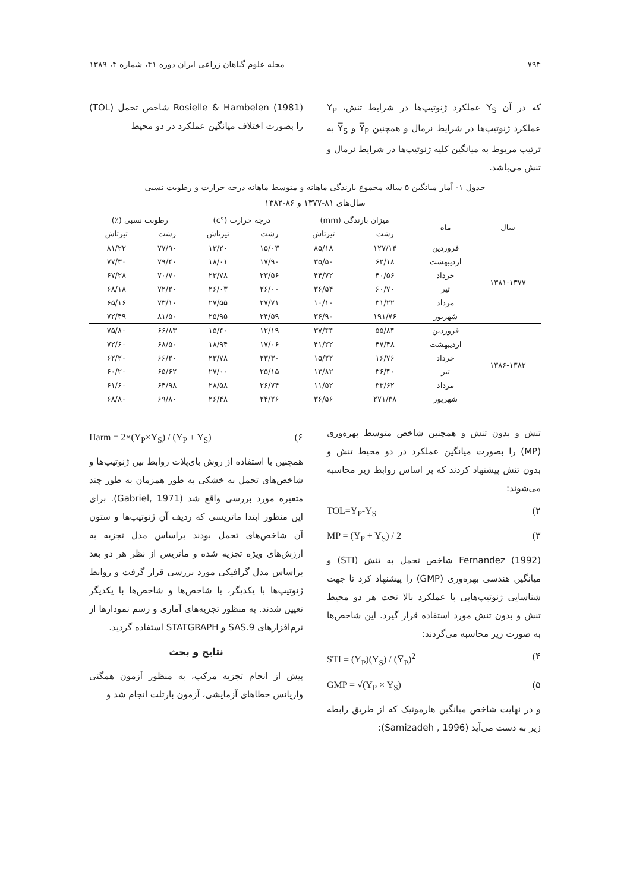۷۹۴ مجله علوم گیاهان زراعی ایران دوره ۴۱، شماره ۴، ۱۳۸۹
که در آن Y<sub>S</sub> عملکرد ژنوتیپ‌ها در شرایط تنش، Y<sub>P</sub> عملکرد ژنوتیپ‌ها در شرایط نرمال و همچنین Y̅<sub>P</sub> و Y̅<sub>S</sub> به ترتیب مربوط به میانگین کلیه ژنوتیپ‌ها در شرایط نرمال و تنش می‌باشد.
Rosielle & Hambelen (1981) شاخص تحمل (TOL) را بصورت اختلاف میانگین عملکرد در دو محیط
جدول ۱- آمار میانگین ۵ ساله مجموع بارندگی ماهانه و متوسط ماهانه درجه حرارت و رطوبت نسبی
سال‌های ۸۱-۱۳۷۷ و ۸۶-۱۳۸۲
| سال | ماه | میزان بارندگی (mm) | | درجه حرارت (°c) | | رطوبت نسبی (٪) | |
| --- | --- | --- | --- | --- | --- | --- | --- |
| | | رشت | تیرتاش | رشت | تیرتاش | رشت | تیرتاش |
| ۱۳۸۱-۱۳۷۷ | فروردین | ۱۲۷/۱۴ | ۸۵/۱۸ | ۱۵/۰۳ | ۱۳/۲۰ | ۷۷/۹۰ | ۸۱/۲۲ |
| | اردیبهشت | ۶۲/۱۸ | ۳۵/۵۰ | ۱۷/۹۰ | ۱۸/۰۱ | ۷۹/۴۰ | ۷۷/۳۰ |
| | خرداد | ۴۰/۵۶ | ۴۴/۷۲ | ۲۳/۵۶ | ۲۳/۷۸ | ۷۰/۷۰ | ۶۷/۲۸ |
| | تیر | ۶۰/۷۰ | ۳۶/۵۴ | ۲۶/۰۰ | ۲۶/۰۳ | ۷۲/۲۰ | ۶۸/۱۸ |
| | مرداد | ۳۱/۲۲ | ۱۰/۱۰ | ۲۷/۷۱ | ۲۷/۵۵ | ۷۳/۱۰ | ۶۵/۱۶ |
| | شهریور | ۱۹۱/۷۶ | ۳۶/۹۰ | ۲۴/۵۹ | ۲۵/۹۵ | ۸۱/۵۰ | ۷۲/۴۹ |
| ۱۳۸۶-۱۳۸۲ | فروردین | ۵۵/۸۴ | ۳۷/۴۴ | ۱۲/۱۹ | ۱۵/۴۰ | ۶۶/۸۳ | ۷۵/۸۰ |
| | اردیبهشت | ۴۷/۴۸ | ۴۱/۲۲ | ۱۷/۰۶ | ۱۸/۹۴ | ۶۸/۵۰ | ۷۲/۶۰ |
| | خرداد | ۱۶/۷۶ | ۱۵/۲۲ | ۲۳/۳۰ | ۲۳/۷۸ | ۶۶/۲۰ | ۶۲/۲۰ |
| | تیر | ۳۶/۴۰ | ۱۳/۸۲ | ۲۵/۱۵ | ۲۷/۰۰ | ۶۵/۶۲ | ۶۰/۲۰ |
| | مرداد | ۳۳/۶۲ | ۱۱/۵۲ | ۲۶/۷۴ | ۲۸/۵۸ | ۶۴/۹۸ | ۶۱/۶۰ |
| | شهریور | ۲۷۱/۳۸ | ۳۶/۵۶ | ۲۴/۲۶ | ۲۶/۴۸ | ۶۹/۸۰ | ۶۸/۸۰ |
تنش و بدون تنش و همچنین شاخص متوسط بهره‌وری (MP) را بصورت میانگین عملکرد در دو محیط تنش و بدون تنش پیشنهاد کردند که بر اساس روابط زیر محاسبه می‌شوند:
TOL=Y<sub>P</sub>-Y<sub>S</sub> (۲
MP = (Y<sub>P</sub> + Y<sub>S</sub>) / 2 (۳
Fernandez (1992) شاخص تحمل به تنش (STI) و میانگین هندسی بهره‌وری (GMP) را پیشنهاد کرد تا جهت شناسایی ژنوتیپ‌هایی با عملکرد بالا تحت هر دو محیط تنش و بدون تنش مورد استفاده قرار گیرد. این شاخص‌ها به صورت زیر محاسبه می‌گردند:
STI = (Y<sub>P</sub>)(Y<sub>S</sub>) / (Y̅<sub>P</sub>)<sup>2</sup> (۴
GMP = √(Y<sub>P</sub> × Y<sub>S</sub>) (۵
و در نهایت شاخص میانگین هارمونیک که از طریق رابطه زیر به دست می‌آید (Samizadeh , 1996):
Harm = 2×(Y<sub>P</sub>×Y<sub>S</sub>) / (Y<sub>P</sub> + Y<sub>S</sub>) (۶
همچنین با استفاده از روش بای‌پلات روابط بین ژنوتیپ‌ها و شاخص‌های تحمل به خشکی به طور همزمان به طور چند متغیره مورد بررسی واقع شد (Gabriel, 1971). برای این منظور ابتدا ماتریسی که ردیف آن ژنوتیپ‌ها و ستون آن شاخص‌های تحمل بودند براساس مدل تجزیه به ارزش‌های ویژه تجزیه شده و ماتریس از نظر هر دو بعد براساس مدل گرافیکی مورد بررسی قرار گرفت و روابط ژنوتیپ‌ها با یکدیگر، با شاخص‌ها و شاخص‌ها با یکدیگر تعیین شدند. به منظور تجزیه‌های آماری و رسم نمودارها از نرم‌افزارهای SAS.9 و STATGRAPH استفاده گردید.
نتایج و بحث
پیش از انجام تجزیه مرکب، به منظور آزمون همگنی واریانس خطاهای آزمایشی، آزمون بارتلت انجام شد و